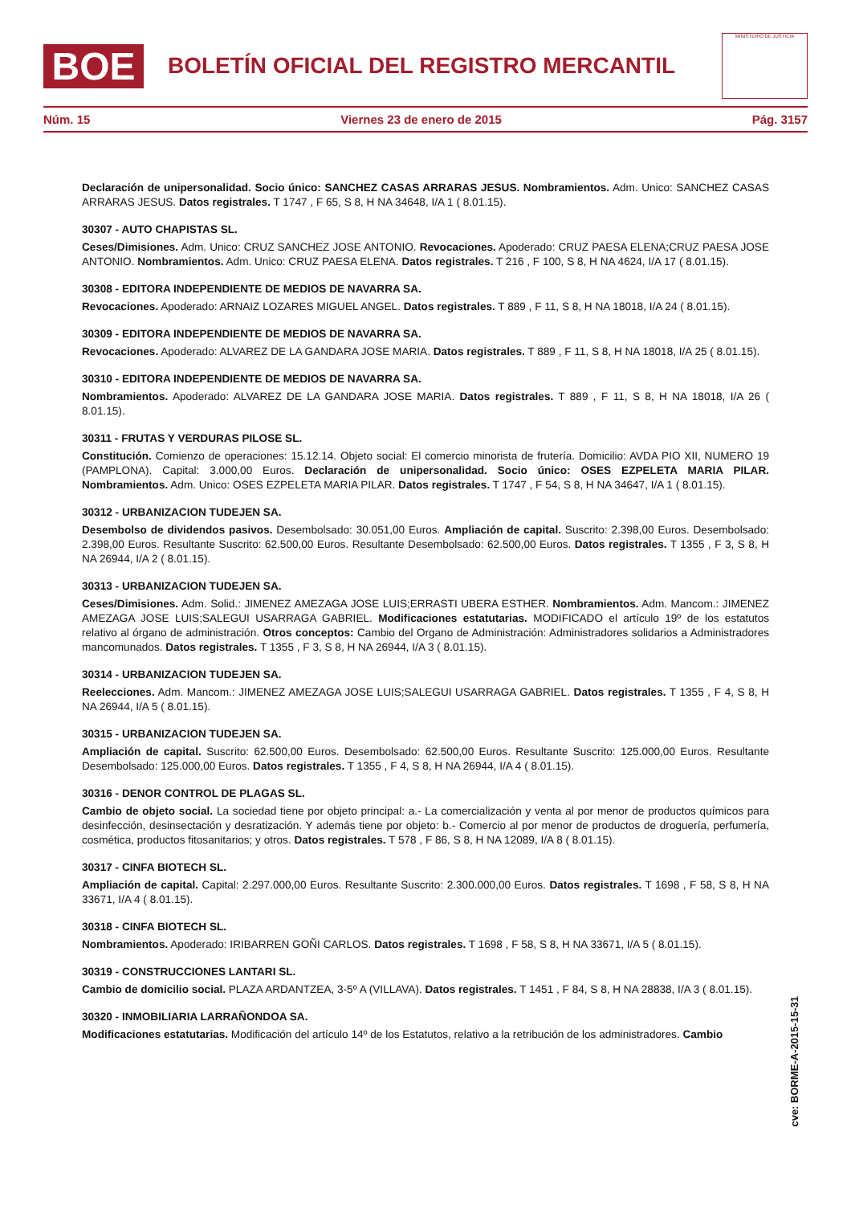BOE
BOLETÍN OFICIAL DEL REGISTRO MERCANTIL
MINISTERIO DE JUSTICIA
Núm. 15 Viernes 23 de enero de 2015 Pág. 3157
Declaración de unipersonalidad. Socio único: SANCHEZ CASAS ARRARAS JESUS. Nombramientos. Adm. Unico: SANCHEZ CASAS ARRARAS JESUS. Datos registrales. T 1747 , F 65, S 8, H NA 34648, I/A 1 ( 8.01.15).
30307 - AUTO CHAPISTAS SL.
Ceses/Dimisiones. Adm. Unico: CRUZ SANCHEZ JOSE ANTONIO. Revocaciones. Apoderado: CRUZ PAESA ELENA;CRUZ PAESA JOSE ANTONIO. Nombramientos. Adm. Unico: CRUZ PAESA ELENA. Datos registrales. T 216 , F 100, S 8, H NA 4624, I/A 17 ( 8.01.15).
30308 - EDITORA INDEPENDIENTE DE MEDIOS DE NAVARRA SA.
Revocaciones. Apoderado: ARNAIZ LOZARES MIGUEL ANGEL. Datos registrales. T 889 , F 11, S 8, H NA 18018, I/A 24 ( 8.01.15).
30309 - EDITORA INDEPENDIENTE DE MEDIOS DE NAVARRA SA.
Revocaciones. Apoderado: ALVAREZ DE LA GANDARA JOSE MARIA. Datos registrales. T 889 , F 11, S 8, H NA 18018, I/A 25 ( 8.01.15).
30310 - EDITORA INDEPENDIENTE DE MEDIOS DE NAVARRA SA.
Nombramientos. Apoderado: ALVAREZ DE LA GANDARA JOSE MARIA. Datos registrales. T 889 , F 11, S 8, H NA 18018, I/A 26 ( 8.01.15).
30311 - FRUTAS Y VERDURAS PILOSE SL.
Constitución. Comienzo de operaciones: 15.12.14. Objeto social: El comercio minorista de frutería. Domicilio: AVDA PIO XII, NUMERO 19 (PAMPLONA). Capital: 3.000,00 Euros. Declaración de unipersonalidad. Socio único: OSES EZPELETA MARIA PILAR. Nombramientos. Adm. Unico: OSES EZPELETA MARIA PILAR. Datos registrales. T 1747 , F 54, S 8, H NA 34647, I/A 1 ( 8.01.15).
30312 - URBANIZACION TUDEJEN SA.
Desembolso de dividendos pasivos. Desembolsado: 30.051,00 Euros. Ampliación de capital. Suscrito: 2.398,00 Euros. Desembolsado: 2.398,00 Euros. Resultante Suscrito: 62.500,00 Euros. Resultante Desembolsado: 62.500,00 Euros. Datos registrales. T 1355 , F 3, S 8, H NA 26944, I/A 2 ( 8.01.15).
30313 - URBANIZACION TUDEJEN SA.
Ceses/Dimisiones. Adm. Solid.: JIMENEZ AMEZAGA JOSE LUIS;ERRASTI UBERA ESTHER. Nombramientos. Adm. Mancom.: JIMENEZ AMEZAGA JOSE LUIS;SALEGUI USARRAGA GABRIEL. Modificaciones estatutarias. MODIFICADO el artículo 19º de los estatutos relativo al órgano de administración. Otros conceptos: Cambio del Organo de Administración: Administradores solidarios a Administradores mancomunados. Datos registrales. T 1355 , F 3, S 8, H NA 26944, I/A 3 ( 8.01.15).
30314 - URBANIZACION TUDEJEN SA.
Reelecciones. Adm. Mancom.: JIMENEZ AMEZAGA JOSE LUIS;SALEGUI USARRAGA GABRIEL. Datos registrales. T 1355 , F 4, S 8, H NA 26944, I/A 5 ( 8.01.15).
30315 - URBANIZACION TUDEJEN SA.
Ampliación de capital. Suscrito: 62.500,00 Euros. Desembolsado: 62.500,00 Euros. Resultante Suscrito: 125.000,00 Euros. Resultante Desembolsado: 125.000,00 Euros. Datos registrales. T 1355 , F 4, S 8, H NA 26944, I/A 4 ( 8.01.15).
30316 - DENOR CONTROL DE PLAGAS SL.
Cambio de objeto social. La sociedad tiene por objeto principal: a.- La comercialización y venta al por menor de productos químicos para desinfección, desinsectación y desratización. Y además tiene por objeto: b.- Comercio al por menor de productos de droguería, perfumería, cosmética, productos fitosanitarios; y otros. Datos registrales. T 578 , F 86, S 8, H NA 12089, I/A 8 ( 8.01.15).
30317 - CINFA BIOTECH SL.
Ampliación de capital. Capital: 2.297.000,00 Euros. Resultante Suscrito: 2.300.000,00 Euros. Datos registrales. T 1698 , F 58, S 8, H NA 33671, I/A 4 ( 8.01.15).
30318 - CINFA BIOTECH SL.
Nombramientos. Apoderado: IRIBARREN GOÑI CARLOS. Datos registrales. T 1698 , F 58, S 8, H NA 33671, I/A 5 ( 8.01.15).
30319 - CONSTRUCCIONES LANTARI SL.
Cambio de domicilio social. PLAZA ARDANTZEA, 3-5º A (VILLAVA). Datos registrales. T 1451 , F 84, S 8, H NA 28838, I/A 3 ( 8.01.15).
30320 - INMOBILIARIA LARRAÑONDOA SA.
Modificaciones estatutarias. Modificación del artículo 14º de los Estatutos, relativo a la retribución de los administradores. Cambio
cve: BORME-A-2015-15-31